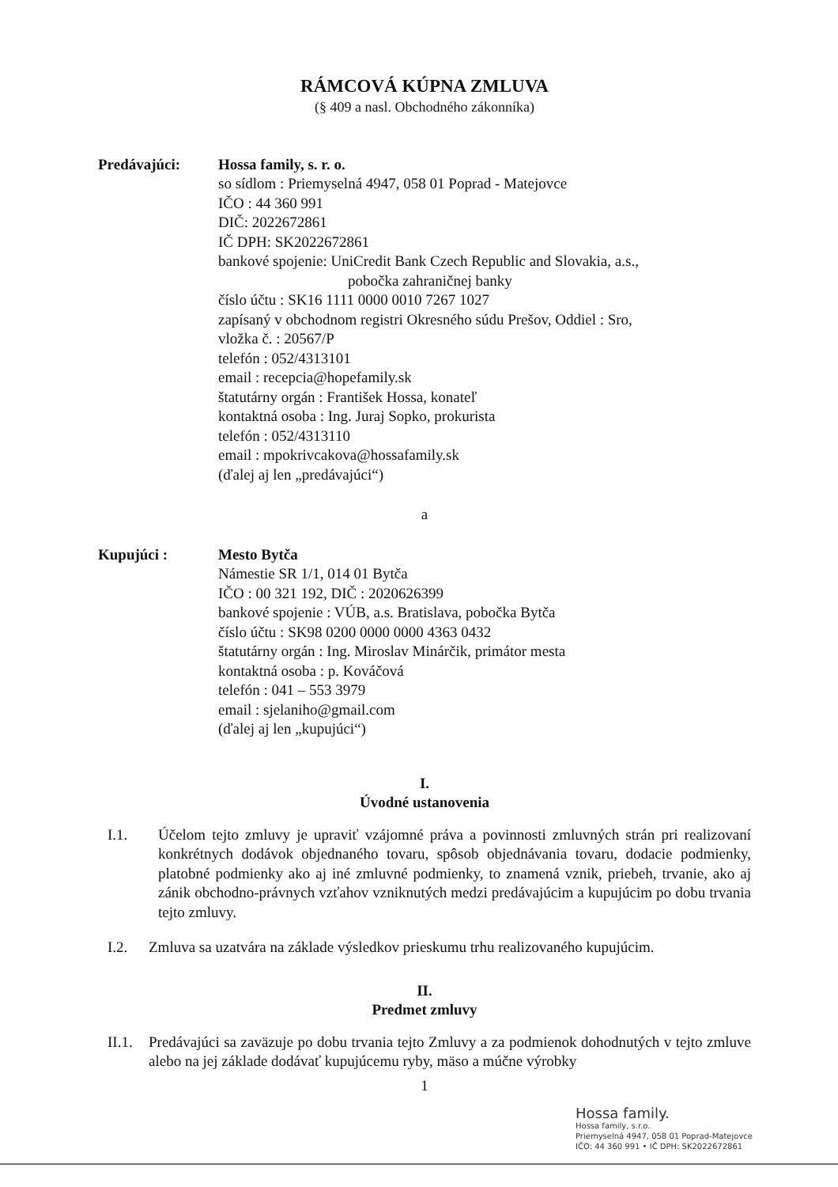RÁMCOVÁ KÚPNA ZMLUVA
(§ 409 a nasl. Obchodného zákonníka)
Predávajúci: Hossa family, s. r. o.
so sídlom : Priemyselná 4947, 058 01 Poprad - Matejovce
IČO : 44 360 991
DIČ: 2022672861
IČ DPH: SK2022672861
bankové spojenie: UniCredit Bank Czech Republic and Slovakia, a.s.,
pobočka zahraničnej banky
číslo účtu : SK16 1111 0000 0010 7267 1027
zapísaný v obchodnom registri Okresného súdu Prešov, Oddiel : Sro,
vložka č. : 20567/P
telefón : 052/4313101
email : recepcia@hopefamily.sk
štatutárny orgán : František Hossa, konateľ
kontaktná osoba : Ing. Juraj Sopko, prokurista
telefón : 052/4313110
email : mpokrivcakova@hossafamily.sk
(ďalej aj len „predávajúci“)
a
Kupujúci : Mesto Bytča
Námestie SR 1/1, 014 01 Bytča
IČO : 00 321 192, DIČ : 2020626399
bankové spojenie : VÚB, a.s. Bratislava, pobočka Bytča
číslo účtu : SK98 0200 0000 0000 4363 0432
štatutárny orgán : Ing. Miroslav Minárčik, primátor mesta
kontaktná osoba : p. Kováčová
telefón : 041 – 553 3979
email : sjelaniho@gmail.com
(ďalej aj len „kupujúci“)
I.
Úvodné ustanovenia
I.1. Účelom tejto zmluvy je upraviť vzájomné práva a povinnosti zmluvných strán pri realizovaní konkrétnych dodávok objednaného tovaru, spôsob objednávania tovaru, dodacie podmienky, platobné podmienky ako aj iné zmluvné podmienky, to znamená vznik, priebeh, trvanie, ako aj zánik obchodno-právnych vzťahov vzniknutých medzi predávajúcim a kupujúcim po dobu trvania tejto zmluvy.
I.2. Zmluva sa uzatvára na základe výsledkov prieskumu trhu realizovaného kupujúcim.
II.
Predmet zmluvy
II.1.
Predávajúci sa zaväzuje po dobu trvania tejto Zmluvy a za podmienok dohodnutých v tejto zmluve alebo na jej základe dodávať kupujúcemu ryby, mäso a múčne výrobky
1
Hossa family.
Hossa family, s.r.o.
Priemyselná 4947, 058 01 Poprad-Matejovce
IČO: 44 360 991 • IČ DPH: SK2022672861